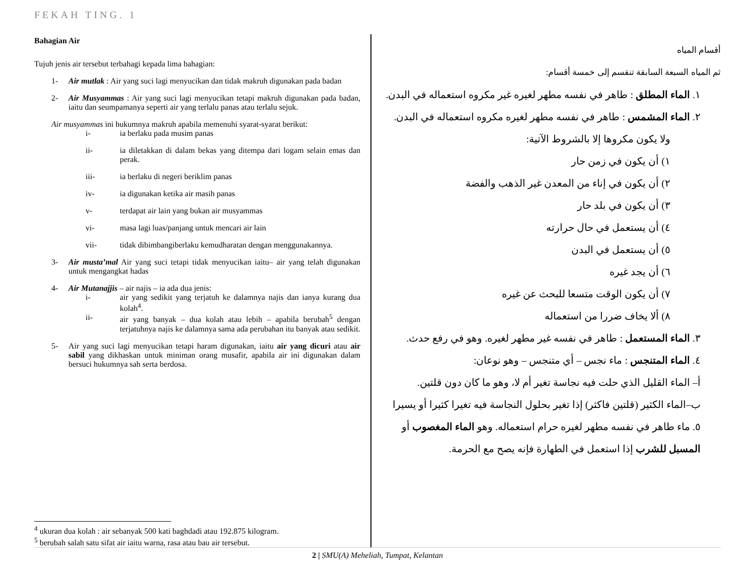FEKAH TING. 1
Bahagian Air
Tujuh jenis air tersebut terbahagi kepada lima bahagian:
1- Air mutlak : Air yang suci lagi menyucikan dan tidak makruh digunakan pada badan
2- Air Musyammas : Air yang suci lagi menyucikan tetapi makruh digunakan pada badan, iaitu dan seumpamanya seperti air yang terlalu panas atau terlalu sejuk.
Air musyammas ini hukumnya makruh apabila memenuhi syarat-syarat berikut:
i- ia berlaku pada musim panas
ii- ia diletakkan di dalam bekas yang ditempa dari logam selain emas dan perak.
iii- ia berlaku di negeri beriklim panas
iv- ia digunakan ketika air masih panas
v- terdapat air lain yang bukan air musyammas
vi- masa lagi luas/panjang untuk mencari air lain
vii- tidak dibimbangiberlaku kemudharatan dengan menggunakannya.
3- Air musta’mal Air yang suci tetapi tidak menyucikan iaitu– air yang telah digunakan untuk mengangkat hadas
4- Air Mutanajjis – air najis – ia ada dua jenis:
i- air yang sedikit yang terjatuh ke dalamnya najis dan ianya kurang dua kolah<sup>4</sup>.
ii- air yang banyak – dua kolah atau lebih – apabila berubah<sup>5</sup> dengan terjatuhnya najis ke dalamnya sama ada perubahan itu banyak atau sedikit.
5- Air yang suci lagi menyucikan tetapi haram digunakan, iaitu air yang dicuri atau air sabil yang dikhaskan untuk miniman orang musafir, apabila air ini digunakan dalam bersuci hukumnya sah serta berdosa.
<sup>4</sup> ukuran dua kolah : air sebanyak 500 kati baghdadi atau 192.875 kilogram.
<sup>5</sup> berubah salah satu sifat air iaitu warna, rasa atau bau air tersebut.
أقسام المياه
ثم المياه السبعة السابقة تنقسم إلى خمسة أقسام:
١. الماء المطلق : طاهر في نفسه مطهر لغيره غير مكروه استعماله في البدن.
٢. الماء المشمس : طاهر في نفسه مطهر لغيره مكروه استعماله في البدن.
ولا يكون مكروها إلا بالشروط الآتية:
١) أن يكون في زمن حار
٢) أن يكون في إناء من المعدن غير الذهب والفضة
٣) أن يكون في بلد حار
٤) أن يستعمل في حال حرارته
٥) أن يستعمل في البدن
٦) أن يجد غيره
٧) أن يكون الوقت متسعا للبحث عن غيره
٨) ألا يخاف ضررا من استعماله
٣. الماء المستعمل : طاهر في نفسه غير مطهر لغيره. وهو في رفع حدث.
٤. الماء المتنجس : ماء نجس – أي متنجس – وهو نوعان:
أ– الماء القليل الذي حلت فيه نجاسة تغير أم لا، وهو ما كان دون قلتين.
ب–الماء الكثير (قلتين فاكثر) إذا تغير بحلول النجاسة فيه تغيرا كثيرا أو يسيرا
٥. ماء طاهر في نفسه مطهر لغيره حرام استعماله. وهو الماء المغصوب أو المسبل للشرب إذا استعمل في الطهارة فإنه يصح مع الحرمة.
2 | SMU(A) Meheliah, Tumpat, Kelantan